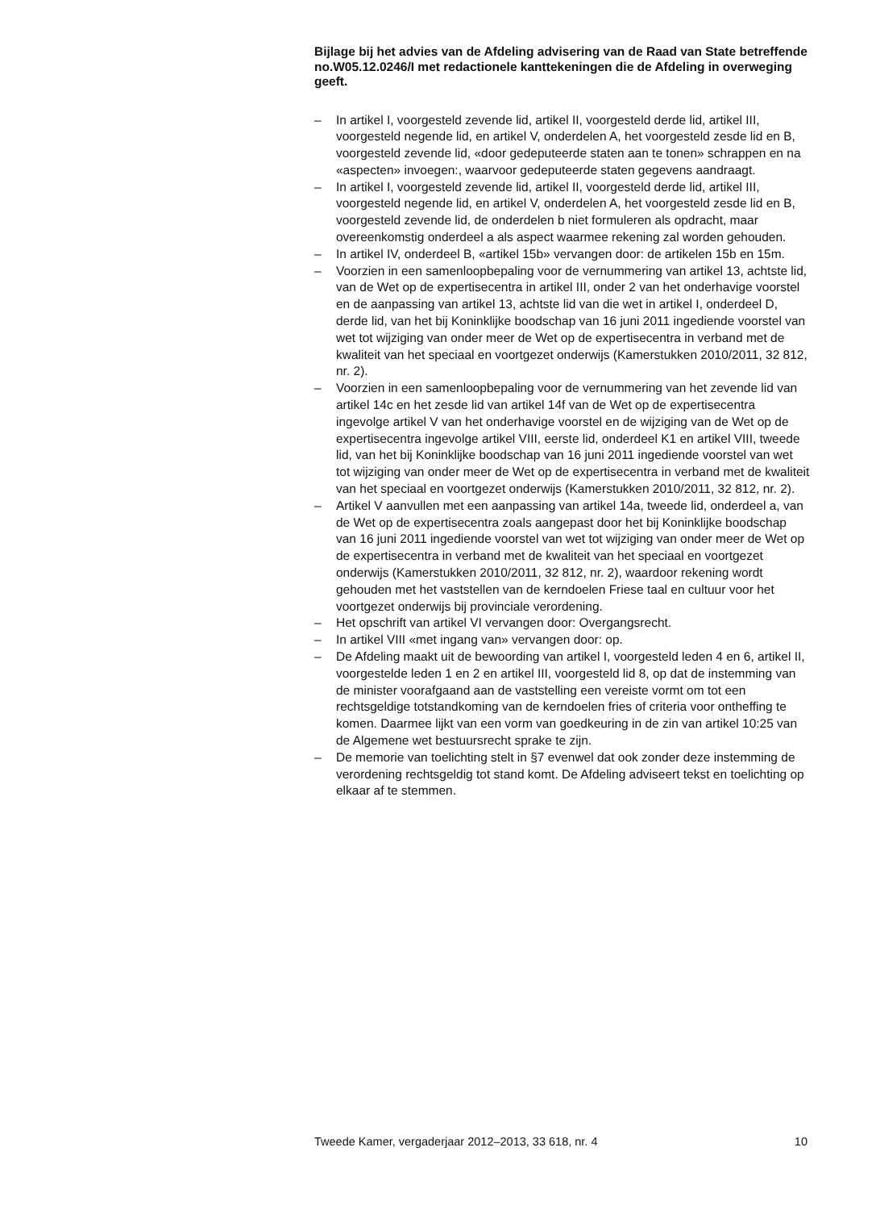Bijlage bij het advies van de Afdeling advisering van de Raad van State betreffende no.W05.12.0246/I met redactionele kanttekeningen die de Afdeling in overweging geeft.
– In artikel I, voorgesteld zevende lid, artikel II, voorgesteld derde lid, artikel III, voorgesteld negende lid, en artikel V, onderdelen A, het voorgesteld zesde lid en B, voorgesteld zevende lid, «door gedeputeerde staten aan te tonen» schrappen en na «aspecten» invoegen:, waarvoor gedeputeerde staten gegevens aandraagt.
– In artikel I, voorgesteld zevende lid, artikel II, voorgesteld derde lid, artikel III, voorgesteld negende lid, en artikel V, onderdelen A, het voorgesteld zesde lid en B, voorgesteld zevende lid, de onderdelen b niet formuleren als opdracht, maar overeenkomstig onderdeel a als aspect waarmee rekening zal worden gehouden.
– In artikel IV, onderdeel B, «artikel 15b» vervangen door: de artikelen 15b en 15m.
– Voorzien in een samenloopbepaling voor de vernummering van artikel 13, achtste lid, van de Wet op de expertisecentra in artikel III, onder 2 van het onderhavige voorstel en de aanpassing van artikel 13, achtste lid van die wet in artikel I, onderdeel D, derde lid, van het bij Koninklijke boodschap van 16 juni 2011 ingediende voorstel van wet tot wijziging van onder meer de Wet op de expertisecentra in verband met de kwaliteit van het speciaal en voortgezet onderwijs (Kamerstukken 2010/2011, 32 812, nr. 2).
– Voorzien in een samenloopbepaling voor de vernummering van het zevende lid van artikel 14c en het zesde lid van artikel 14f van de Wet op de expertisecentra ingevolge artikel V van het onderhavige voorstel en de wijziging van de Wet op de expertisecentra ingevolge artikel VIII, eerste lid, onderdeel K1 en artikel VIII, tweede lid, van het bij Koninklijke boodschap van 16 juni 2011 ingediende voorstel van wet tot wijziging van onder meer de Wet op de expertisecentra in verband met de kwaliteit van het speciaal en voortgezet onderwijs (Kamerstukken 2010/2011, 32 812, nr. 2).
– Artikel V aanvullen met een aanpassing van artikel 14a, tweede lid, onderdeel a, van de Wet op de expertisecentra zoals aangepast door het bij Koninklijke boodschap van 16 juni 2011 ingediende voorstel van wet tot wijziging van onder meer de Wet op de expertisecentra in verband met de kwaliteit van het speciaal en voortgezet onderwijs (Kamerstukken 2010/2011, 32 812, nr. 2), waardoor rekening wordt gehouden met het vaststellen van de kerndoelen Friese taal en cultuur voor het voortgezet onderwijs bij provinciale verordening.
– Het opschrift van artikel VI vervangen door: Overgangsrecht.
– In artikel VIII «met ingang van» vervangen door: op.
– De Afdeling maakt uit de bewoording van artikel I, voorgesteld leden 4 en 6, artikel II, voorgestelde leden 1 en 2 en artikel III, voorgesteld lid 8, op dat de instemming van de minister voorafgaand aan de vaststelling een vereiste vormt om tot een rechtsgeldige totstandkoming van de kerndoelen fries of criteria voor ontheffing te komen. Daarmee lijkt van een vorm van goedkeuring in de zin van artikel 10:25 van de Algemene wet bestuursrecht sprake te zijn.
– De memorie van toelichting stelt in §7 evenwel dat ook zonder deze instemming de verordening rechtsgeldig tot stand komt. De Afdeling adviseert tekst en toelichting op elkaar af te stemmen.
Tweede Kamer, vergaderjaar 2012–2013, 33 618, nr. 4 10